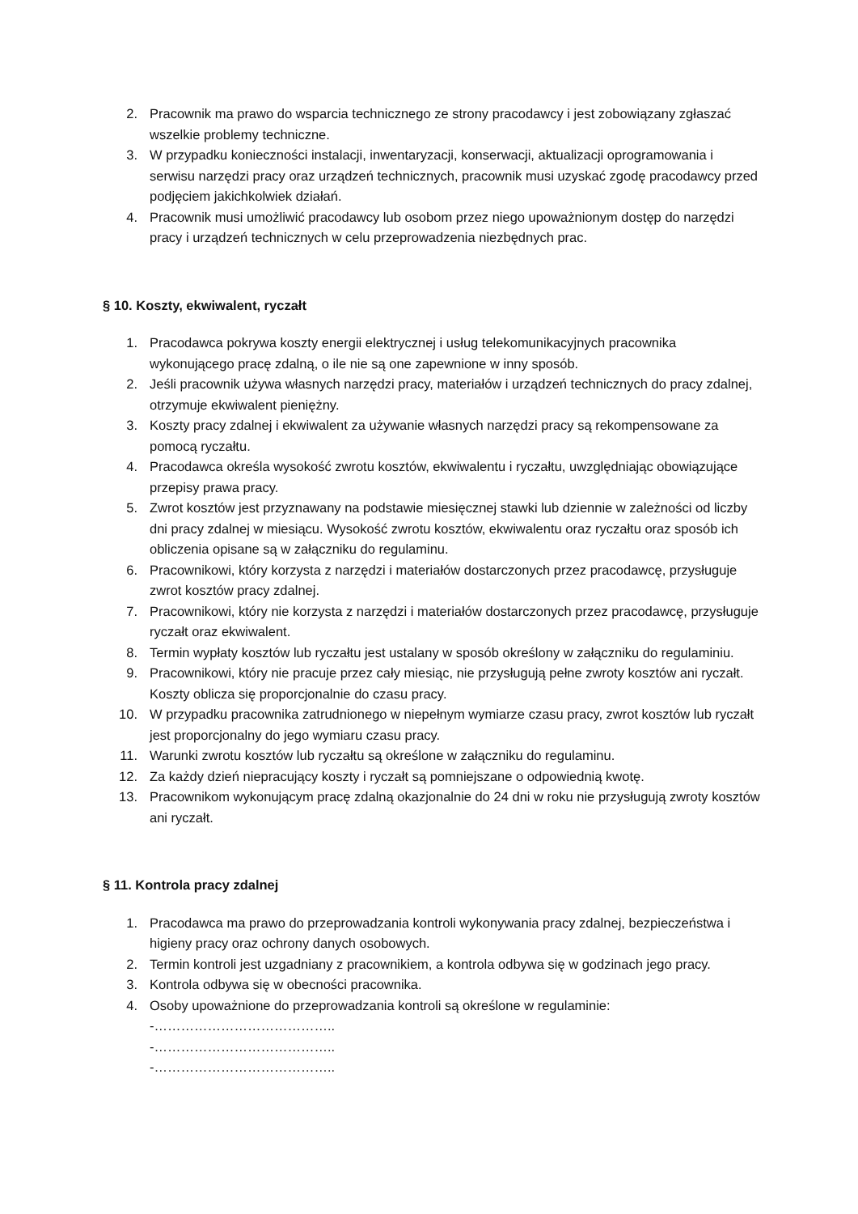2. Pracownik ma prawo do wsparcia technicznego ze strony pracodawcy i jest zobowiązany zgłaszać wszelkie problemy techniczne.
3. W przypadku konieczności instalacji, inwentaryzacji, konserwacji, aktualizacji oprogramowania i serwisu narzędzi pracy oraz urządzeń technicznych, pracownik musi uzyskać zgodę pracodawcy przed podjęciem jakichkolwiek działań.
4. Pracownik musi umożliwić pracodawcy lub osobom przez niego upoważnionym dostęp do narzędzi pracy i urządzeń technicznych w celu przeprowadzenia niezbędnych prac.
§ 10. Koszty, ekwiwalent, ryczałt
1. Pracodawca pokrywa koszty energii elektrycznej i usług telekomunikacyjnych pracownika wykonującego pracę zdalną, o ile nie są one zapewnione w inny sposób.
2. Jeśli pracownik używa własnych narzędzi pracy, materiałów i urządzeń technicznych do pracy zdalnej, otrzymuje ekwiwalent pieniężny.
3. Koszty pracy zdalnej i ekwiwalent za używanie własnych narzędzi pracy są rekompensowane za pomocą ryczałtu.
4. Pracodawca określa wysokość zwrotu kosztów, ekwiwalentu i ryczałtu, uwzględniając obowiązujące przepisy prawa pracy.
5. Zwrot kosztów jest przyznawany na podstawie miesięcznej stawki lub dziennie w zależności od liczby dni pracy zdalnej w miesiącu. Wysokość zwrotu kosztów, ekwiwalentu oraz ryczałtu oraz sposób ich obliczenia opisane są w załączniku do regulaminu.
6. Pracownikowi, który korzysta z narzędzi i materiałów dostarczonych przez pracodawcę, przysługuje zwrot kosztów pracy zdalnej.
7. Pracownikowi, który nie korzysta z narzędzi i materiałów dostarczonych przez pracodawcę, przysługuje ryczałt oraz ekwiwalent.
8. Termin wypłaty kosztów lub ryczałtu jest ustalany w sposób określony w załączniku do regulaminiu.
9. Pracownikowi, który nie pracuje przez cały miesiąc, nie przysługują pełne zwroty kosztów ani ryczałt. Koszty oblicza się proporcjonalnie do czasu pracy.
10. W przypadku pracownika zatrudnionego w niepełnym wymiarze czasu pracy, zwrot kosztów lub ryczałt jest proporcjonalny do jego wymiaru czasu pracy.
11. Warunki zwrotu kosztów lub ryczałtu są określone w załączniku do regulaminu.
12. Za każdy dzień niepracujący koszty i ryczałt są pomniejszane o odpowiednią kwotę.
13. Pracownikom wykonującym pracę zdalną okazjonalnie do 24 dni w roku nie przysługują zwroty kosztów ani ryczałt.
§ 11. Kontrola pracy zdalnej
1. Pracodawca ma prawo do przeprowadzania kontroli wykonywania pracy zdalnej, bezpieczeństwa i higieny pracy oraz ochrony danych osobowych.
2. Termin kontroli jest uzgadniany z pracownikiem, a kontrola odbywa się w godzinach jego pracy.
3. Kontrola odbywa się w obecności pracownika.
4. Osoby upoważnione do przeprowadzania kontroli są określone w regulaminie:
-…………………………………..
-…………………………………..
-…………………………………..